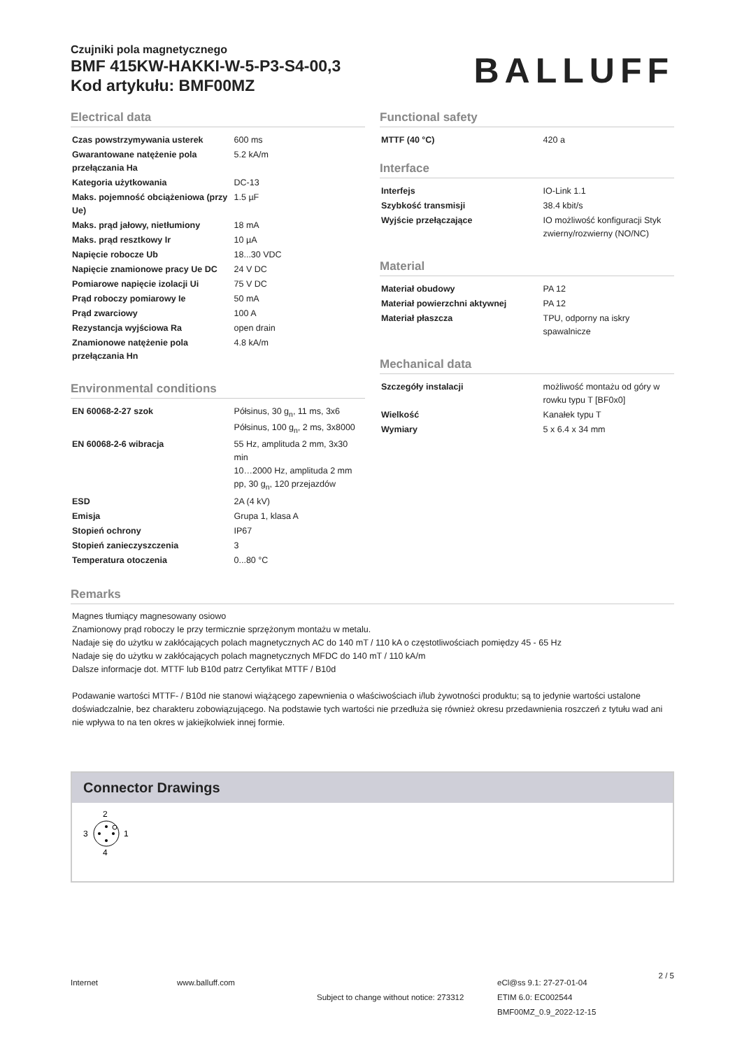Czujniki pola magnetycznego
BMF 415KW-HAKKI-W-5-P3-S4-00,3
Kod artykułu: BMF00MZ
BALLUFF
Electrical data
| Czas powstrzymywania usterek | 600 ms |
| Gwarantowane natężenie pola przełączania Ha | 5.2 kA/m |
| Kategoria użytkowania | DC-13 |
| Maks. pojemność obciążeniowa (przy Ue) | 1.5 µF |
| Maks. prąd jałowy, nietłumiony | 18 mA |
| Maks. prąd resztkowy Ir | 10 µA |
| Napięcie robocze Ub | 18...30 VDC |
| Napięcie znamionowe pracy Ue DC | 24 V DC |
| Pomiarowe napięcie izolacji Ui | 75 V DC |
| Prąd roboczy pomiarowy Ie | 50 mA |
| Prąd zwarciowy | 100 A |
| Rezystancja wyjściowa Ra | open drain |
| Znamionowe natężenie pola przełączania Hn | 4.8 kA/m |
Environmental conditions
| EN 60068-2-27 szok | Półsinus, 30 g<sub>n</sub>, 11 ms, 3x6 Półsinus, 100 g<sub>n</sub>, 2 ms, 3x8000 |
| EN 60068-2-6 wibracja | 55 Hz, amplituda 2 mm, 3x30 min 10…2000 Hz, amplituda 2 mm pp, 30 g<sub>n</sub>, 120 przejazdów |
| ESD | 2A (4 kV) |
| Emisja | Grupa 1, klasa A |
| Stopień ochrony | IP67 |
| Stopień zanieczyszczenia | 3 |
| Temperatura otoczenia | 0...80 °C |
Functional safety
| MTTF (40 °C) | 420 a |
Interface
| Interfejs | IO-Link 1.1 |
| Szybkość transmisji | 38.4 kbit/s |
| Wyjście przełączające | IO możliwość konfiguracji Styk zwierny/rozwierny (NO/NC) |
Material
| Materiał obudowy | PA 12 |
| Materiał powierzchni aktywnej | PA 12 |
| Materiał płaszcza | TPU, odporny na iskry spawalnicze |
Mechanical data
| Szczegóły instalacji | możliwość montażu od góry w rowku typu T [BF0x0] |
| Wielkość | Kanałek typu T |
| Wymiary | 5 x 6.4 x 34 mm |
Remarks
Magnes tłumiący magnesowany osiowo
Znamionowy prąd roboczy Ie przy termicznie sprzężonym montażu w metalu.
Nadaje się do użytku w zakłócających polach magnetycznych AC do 140 mT / 110 kA o częstotliwościach pomiędzy 45 - 65 Hz
Nadaje się do użytku w zakłócających polach magnetycznych MFDC do 140 mT / 110 kA/m
Dalsze informacje dot. MTTF lub B10d patrz Certyfikat MTTF / B10d
Podawanie wartości MTTF- / B10d nie stanowi wiążącego zapewnienia o właściwościach i/lub żywotności produktu; są to jedynie wartości ustalone doświadczalnie, bez charakteru zobowiązującego. Na podstawie tych wartości nie przedłuża się również okresu przedawnienia roszczeń z tytułu wad ani nie wpływa to na ten okres w jakiejkolwiek innej formie.
Connector Drawings
2
3
1
4
Internet www.balluff.com
Subject to change without notice: 273312
eCl@ss 9.1: 27-27-01-04
ETIM 6.0: EC002544
BMF00MZ_0.9_2022-12-15
2 / 5